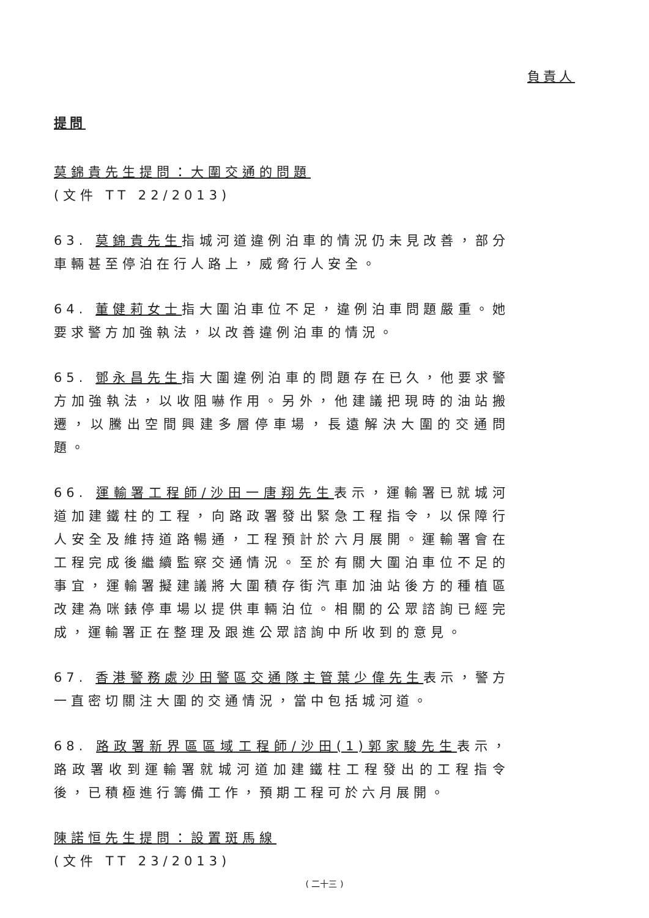負責人
提問
莫錦貴先生提問：大圍交通的問題
(文件 TT 22/2013)
63. 莫錦貴先生指城河道違例泊車的情況仍未見改善，部分車輛甚至停泊在行人路上，威脅行人安全。
64. 董健莉女士指大圍泊車位不足，違例泊車問題嚴重。她要求警方加強執法，以改善違例泊車的情況。
65. 鄧永昌先生指大圍違例泊車的問題存在已久，他要求警方加強執法，以收阻嚇作用。另外，他建議把現時的油站搬遷，以騰出空間興建多層停車場，長遠解決大圍的交通問題。
66. 運輸署工程師/沙田一唐翔先生表示，運輸署已就城河道加建鐵柱的工程，向路政署發出緊急工程指令，以保障行人安全及維持道路暢通，工程預計於六月展開。運輸署會在工程完成後繼續監察交通情況。至於有關大圍泊車位不足的事宜，運輸署擬建議將大圍積存街汽車加油站後方的種植區改建為咪錶停車場以提供車輛泊位。相關的公眾諮詢已經完成，運輸署正在整理及跟進公眾諮詢中所收到的意見。
67. 香港警務處沙田警區交通隊主管葉少偉先生表示，警方一直密切關注大圍的交通情況，當中包括城河道。
68. 路政署新界區區域工程師/沙田(1)郭家駿先生表示，路政署收到運輸署就城河道加建鐵柱工程發出的工程指令後，已積極進行籌備工作，預期工程可於六月展開。
陳諾恒先生提問：設置斑馬線
(文件 TT 23/2013)
( 二十三 )